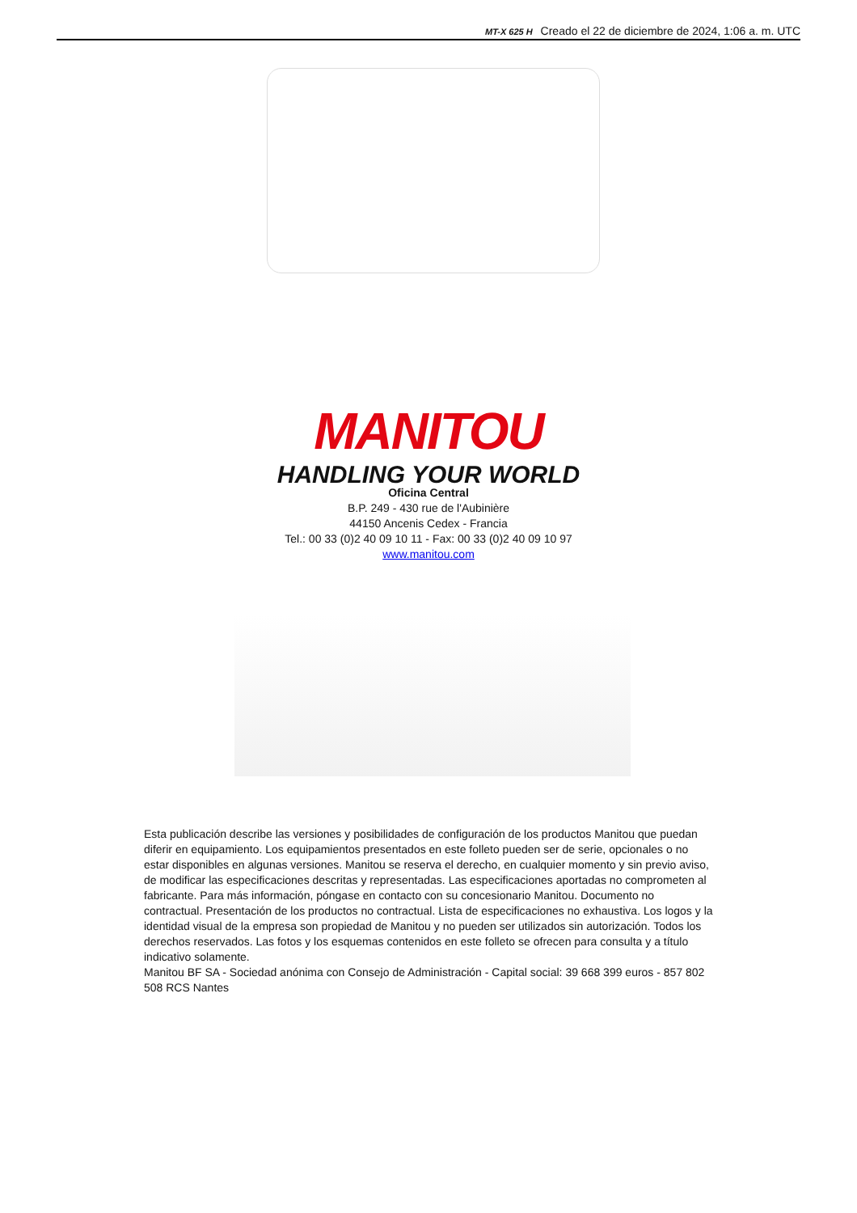MT-X 625 H Creado el 22 de diciembre de 2024, 1:06 a. m. UTC
MANITOU
HANDLING YOUR WORLD
Oficina Central
B.P. 249 - 430 rue de l'Aubinière
44150 Ancenis Cedex - Francia
Tel.: 00 33 (0)2 40 09 10 11 - Fax: 00 33 (0)2 40 09 10 97
www.manitou.com
Esta publicación describe las versiones y posibilidades de configuración de los productos Manitou que puedan diferir en equipamiento. Los equipamientos presentados en este folleto pueden ser de serie, opcionales o no estar disponibles en algunas versiones. Manitou se reserva el derecho, en cualquier momento y sin previo aviso, de modificar las especificaciones descritas y representadas. Las especificaciones aportadas no comprometen al fabricante. Para más información, póngase en contacto con su concesionario Manitou. Documento no contractual. Presentación de los productos no contractual. Lista de especificaciones no exhaustiva. Los logos y la identidad visual de la empresa son propiedad de Manitou y no pueden ser utilizados sin autorización. Todos los derechos reservados. Las fotos y los esquemas contenidos en este folleto se ofrecen para consulta y a título indicativo solamente.
Manitou BF SA - Sociedad anónima con Consejo de Administración - Capital social: 39 668 399 euros - 857 802 508 RCS Nantes